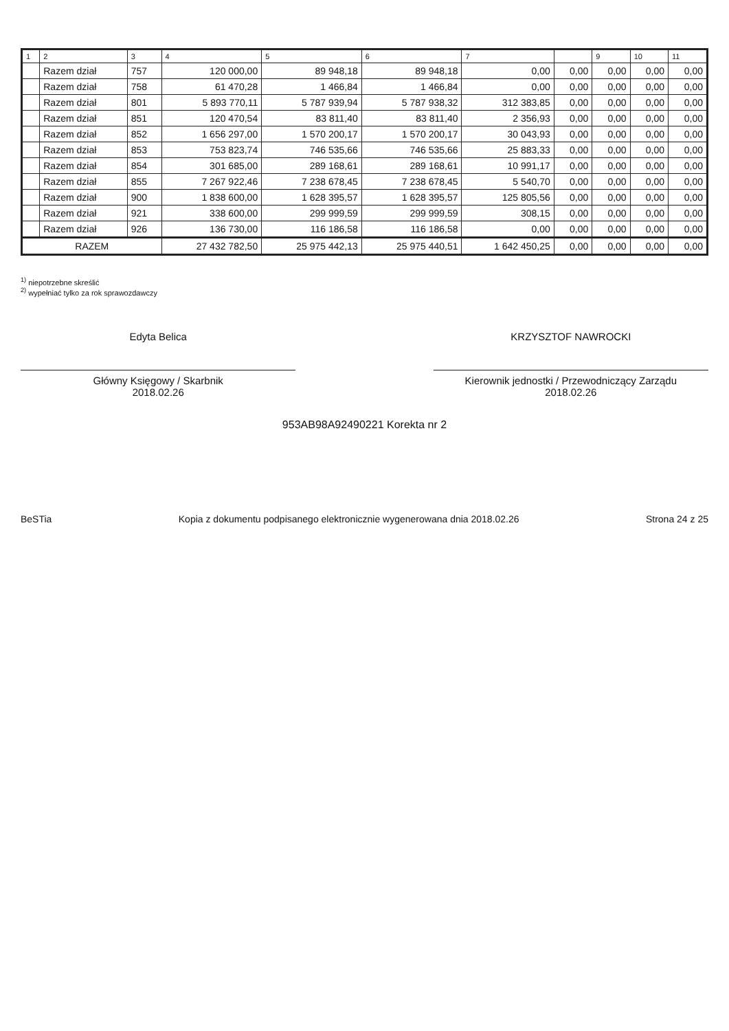| 1 | 2 | 3 | 4 | 5 | 6 | 7 | | 9 | 10 | 11 |
| --- | --- | --- | --- | --- | --- | --- | --- | --- | --- | --- |
| | Razem dział | 757 | 120 000,00 | 89 948,18 | 89 948,18 | 0,00 | 0,00 | 0,00 | 0,00 | 0,00 |
| | Razem dział | 758 | 61 470,28 | 1 466,84 | 1 466,84 | 0,00 | 0,00 | 0,00 | 0,00 | 0,00 |
| | Razem dział | 801 | 5 893 770,11 | 5 787 939,94 | 5 787 938,32 | 312 383,85 | 0,00 | 0,00 | 0,00 | 0,00 |
| | Razem dział | 851 | 120 470,54 | 83 811,40 | 83 811,40 | 2 356,93 | 0,00 | 0,00 | 0,00 | 0,00 |
| | Razem dział | 852 | 1 656 297,00 | 1 570 200,17 | 1 570 200,17 | 30 043,93 | 0,00 | 0,00 | 0,00 | 0,00 |
| | Razem dział | 853 | 753 823,74 | 746 535,66 | 746 535,66 | 25 883,33 | 0,00 | 0,00 | 0,00 | 0,00 |
| | Razem dział | 854 | 301 685,00 | 289 168,61 | 289 168,61 | 10 991,17 | 0,00 | 0,00 | 0,00 | 0,00 |
| | Razem dział | 855 | 7 267 922,46 | 7 238 678,45 | 7 238 678,45 | 5 540,70 | 0,00 | 0,00 | 0,00 | 0,00 |
| | Razem dział | 900 | 1 838 600,00 | 1 628 395,57 | 1 628 395,57 | 125 805,56 | 0,00 | 0,00 | 0,00 | 0,00 |
| | Razem dział | 921 | 338 600,00 | 299 999,59 | 299 999,59 | 308,15 | 0,00 | 0,00 | 0,00 | 0,00 |
| | Razem dział | 926 | 136 730,00 | 116 186,58 | 116 186,58 | 0,00 | 0,00 | 0,00 | 0,00 | 0,00 |
| RAZEM | | | 27 432 782,50 | 25 975 442,13 | 25 975 440,51 | 1 642 450,25 | 0,00 | 0,00 | 0,00 | 0,00 |
<sup>1)</sup> niepotrzebne skreślić
<sup>2)</sup> wypełniać tylko za rok sprawozdawczy
Edyta Belica KRZYSZTOF NAWROCKI
Główny Księgowy / Skarbnik
2018.02.26
Kierownik jednostki / Przewodniczący Zarządu
2018.02.26
953AB98A92490221 Korekta nr 2
BeSTia Kopia z dokumentu podpisanego elektronicznie wygenerowana dnia 2018.02.26 Strona 24 z 25